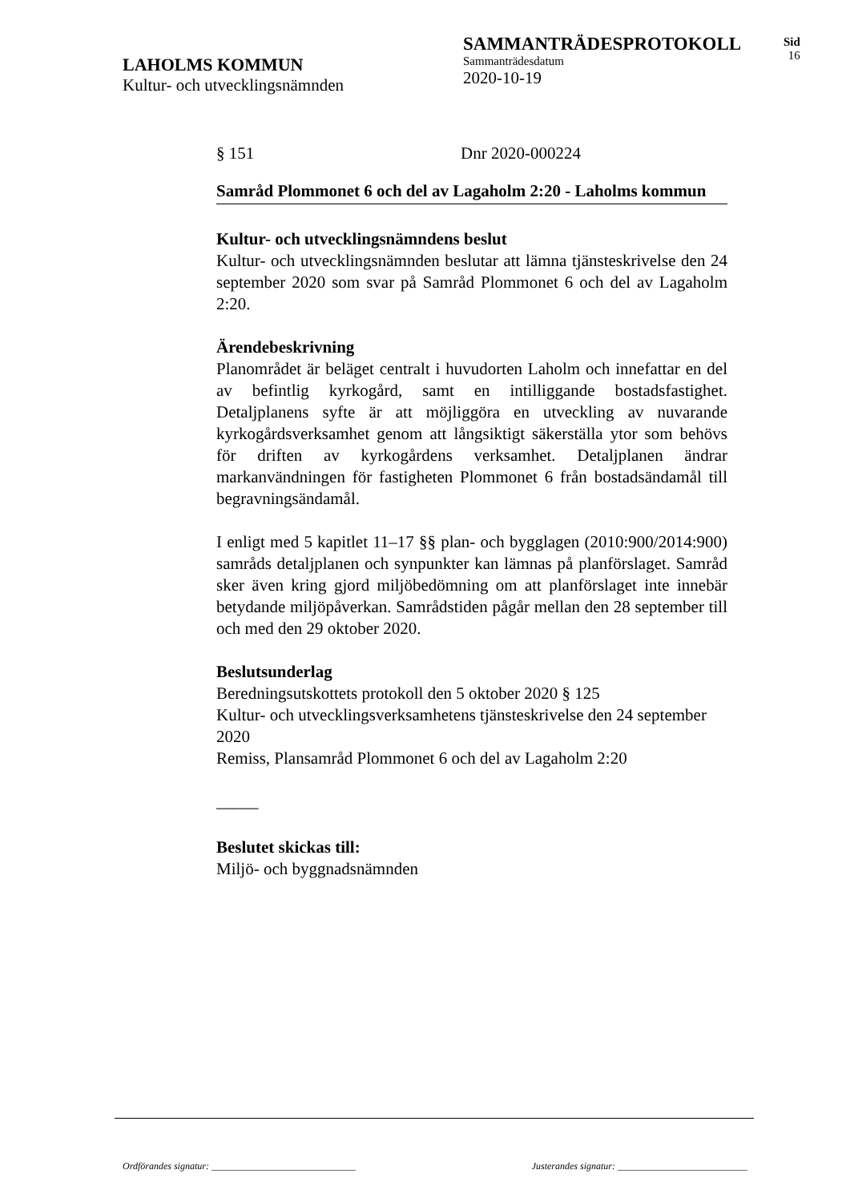LAHOLMS KOMMUN
Kultur- och utvecklingsnämnden
SAMMANTRÄDESPROTOKOLL
Sammanträdesdatum
2020-10-19
Sid
16
§ 151 Dnr 2020-000224
Samråd Plommonet 6 och del av Lagaholm 2:20 - Laholms kommun
Kultur- och utvecklingsnämndens beslut
Kultur- och utvecklingsnämnden beslutar att lämna tjänsteskrivelse den 24 september 2020 som svar på Samråd Plommonet 6 och del av Lagaholm 2:20.
Ärendebeskrivning
Planområdet är beläget centralt i huvudorten Laholm och innefattar en del av befintlig kyrkogård, samt en intilliggande bostadsfastighet. Detaljplanens syfte är att möjliggöra en utveckling av nuvarande kyrkogårdsverksamhet genom att långsiktigt säkerställa ytor som behövs för driften av kyrkogårdens verksamhet. Detaljplanen ändrar markanvändningen för fastigheten Plommonet 6 från bostadsändamål till begravningsändamål.
I enligt med 5 kapitlet 11–17 §§ plan- och bygglagen (2010:900/2014:900) samråds detaljplanen och synpunkter kan lämnas på planförslaget. Samråd sker även kring gjord miljöbedömning om att planförslaget inte innebär betydande miljöpåverkan. Samrådstiden pågår mellan den 28 september till och med den 29 oktober 2020.
Beslutsunderlag
Beredningsutskottets protokoll den 5 oktober 2020 § 125
Kultur- och utvecklingsverksamhetens tjänsteskrivelse den 24 september 2020
Remiss, Plansamråd Plommonet 6 och del av Lagaholm 2:20
_____
Beslutet skickas till:
Miljö- och byggnadsnämnden
Ordförandes signatur: ______________________________ Justerandes signatur: ___________________________